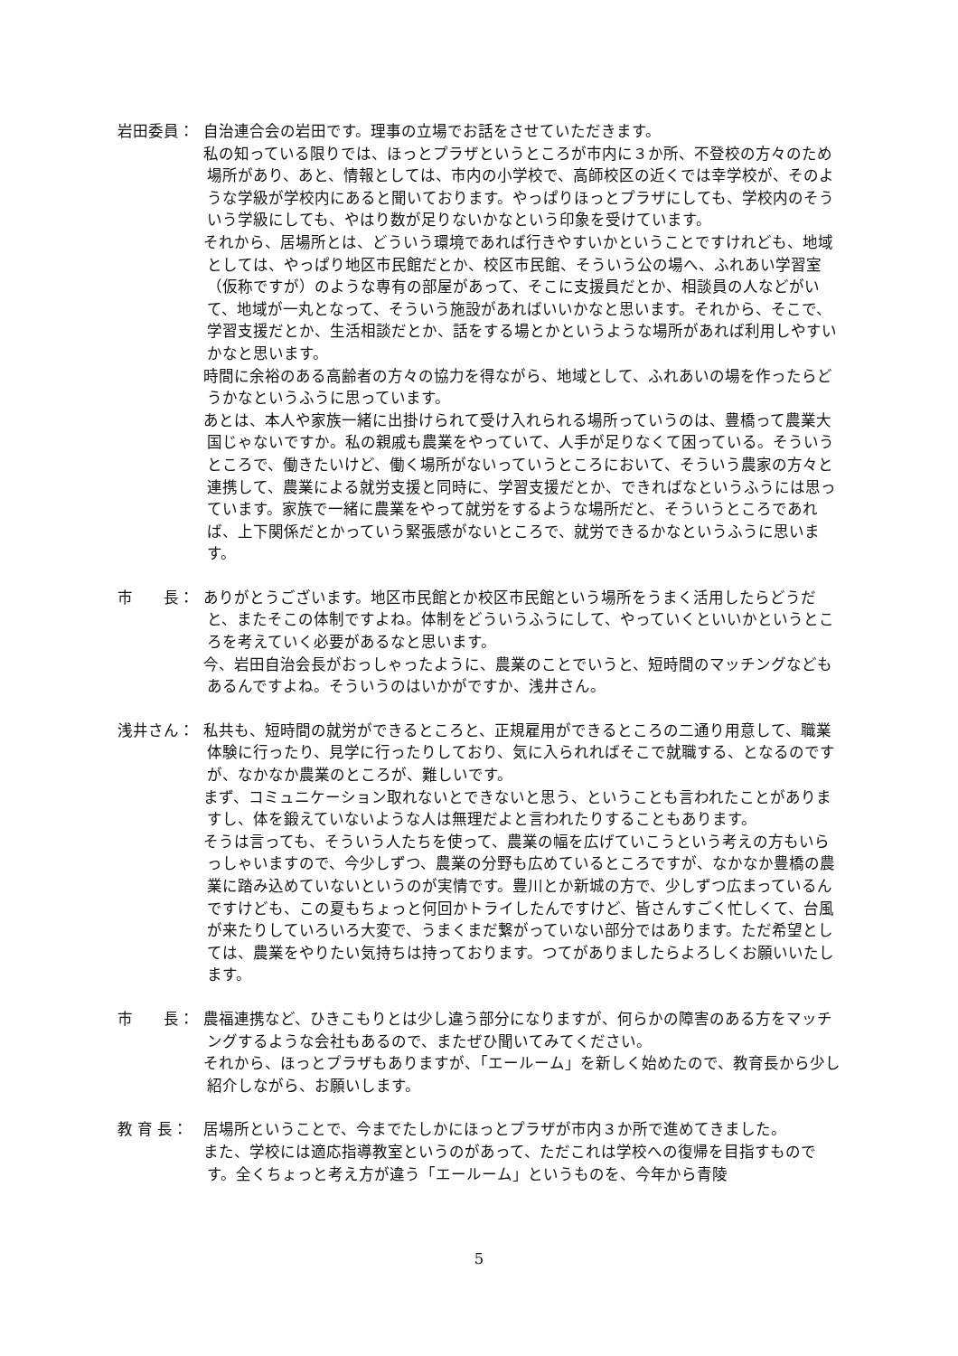岩田委員： 自治連合会の岩田です。理事の立場でお話をさせていただきます。
私の知っている限りでは、ほっとプラザというところが市内に３か所、不登校の方々のため場所があり、あと、情報としては、市内の小学校で、高師校区の近くでは幸学校が、そのような学級が学校内にあると聞いております。やっぱりほっとプラザにしても、学校内のそういう学級にしても、やはり数が足りないかなという印象を受けています。
それから、居場所とは、どういう環境であれば行きやすいかということですけれども、地域としては、やっぱり地区市民館だとか、校区市民館、そういう公の場へ、ふれあい学習室（仮称ですが）のような専有の部屋があって、そこに支援員だとか、相談員の人などがいて、地域が一丸となって、そういう施設があればいいかなと思います。それから、そこで、学習支援だとか、生活相談だとか、話をする場とかというような場所があれば利用しやすいかなと思います。
時間に余裕のある高齢者の方々の協力を得ながら、地域として、ふれあいの場を作ったらどうかなというふうに思っています。
あとは、本人や家族一緒に出掛けられて受け入れられる場所っていうのは、豊橋って農業大国じゃないですか。私の親戚も農業をやっていて、人手が足りなくて困っている。そういうところで、働きたいけど、働く場所がないっていうところにおいて、そういう農家の方々と連携して、農業による就労支援と同時に、学習支援だとか、できればなというふうには思っています。家族で一緒に農業をやって就労をするような場所だと、そういうところであれば、上下関係だとかっていう緊張感がないところで、就労できるかなというふうに思います。
市　　長： ありがとうございます。地区市民館とか校区市民館という場所をうまく活用したらどうだと、またそこの体制ですよね。体制をどういうふうにして、やっていくといいかというところを考えていく必要があるなと思います。
今、岩田自治会長がおっしゃったように、農業のことでいうと、短時間のマッチングなどもあるんですよね。そういうのはいかがですか、浅井さん。
浅井さん： 私共も、短時間の就労ができるところと、正規雇用ができるところの二通り用意して、職業体験に行ったり、見学に行ったりしており、気に入られればそこで就職する、となるのですが、なかなか農業のところが、難しいです。
まず、コミュニケーション取れないとできないと思う、ということも言われたことがありますし、体を鍛えていないような人は無理だよと言われたりすることもあります。
そうは言っても、そういう人たちを使って、農業の幅を広げていこうという考えの方もいらっしゃいますので、今少しずつ、農業の分野も広めているところですが、なかなか豊橋の農業に踏み込めていないというのが実情です。豊川とか新城の方で、少しずつ広まっているんですけども、この夏もちょっと何回かトライしたんですけど、皆さんすごく忙しくて、台風が来たりしていろいろ大変で、うまくまだ繋がっていない部分ではあります。ただ希望としては、農業をやりたい気持ちは持っております。つてがありましたらよろしくお願いいたします。
市　　長： 農福連携など、ひきこもりとは少し違う部分になりますが、何らかの障害のある方をマッチングするような会社もあるので、またぜひ聞いてみてください。
それから、ほっとプラザもありますが、「エールーム」を新しく始めたので、教育長から少し紹介しながら、お願いします。
教 育 長： 居場所ということで、今までたしかにほっとプラザが市内３か所で進めてきました。
また、学校には適応指導教室というのがあって、ただこれは学校への復帰を目指すものです。全くちょっと考え方が違う「エールーム」というものを、今年から青陵
5